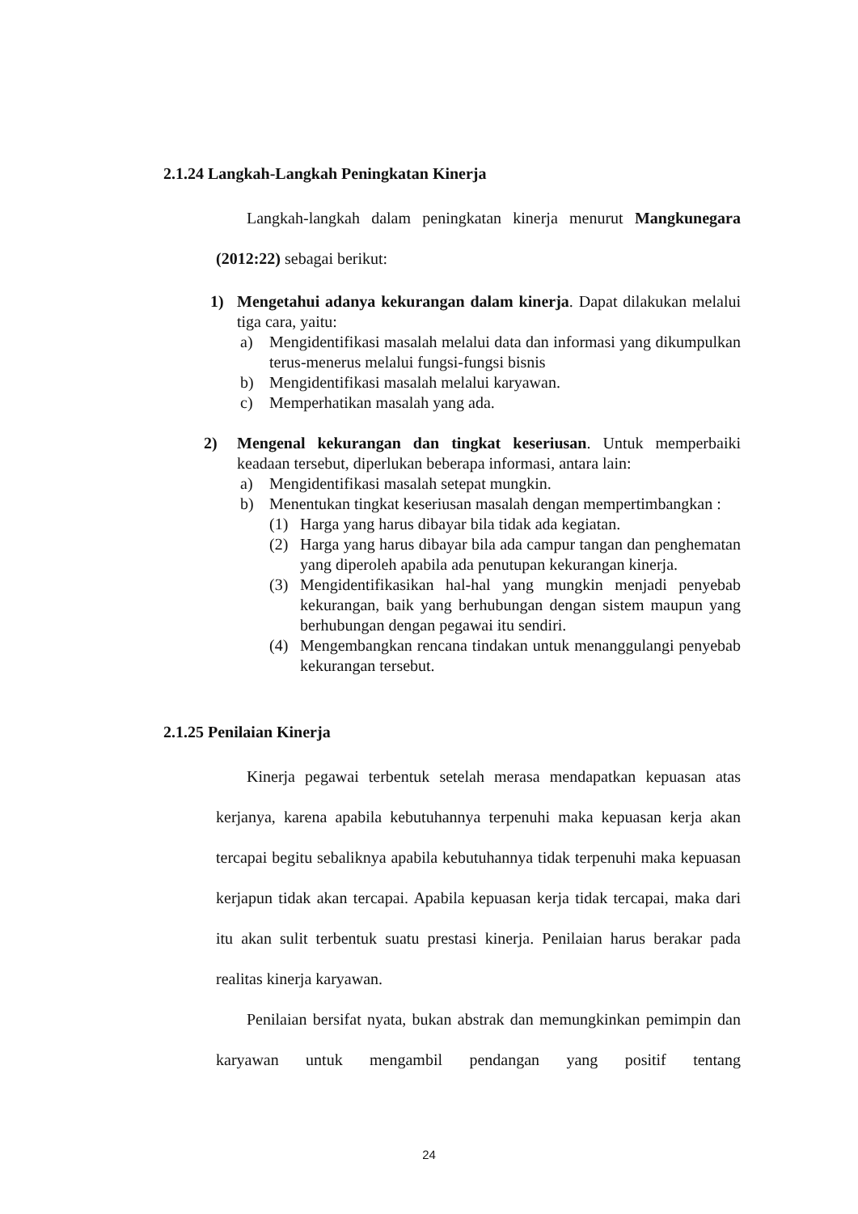2.1.24 Langkah-Langkah Peningkatan Kinerja
Langkah-langkah dalam peningkatan kinerja menurut Mangkunegara (2012:22) sebagai berikut:
1) Mengetahui adanya kekurangan dalam kinerja. Dapat dilakukan melalui tiga cara, yaitu:
a) Mengidentifikasi masalah melalui data dan informasi yang dikumpulkan terus-menerus melalui fungsi-fungsi bisnis
b) Mengidentifikasi masalah melalui karyawan.
c) Memperhatikan masalah yang ada.
2) Mengenal kekurangan dan tingkat keseriusan. Untuk memperbaiki keadaan tersebut, diperlukan beberapa informasi, antara lain:
a) Mengidentifikasi masalah setepat mungkin.
b) Menentukan tingkat keseriusan masalah dengan mempertimbangkan :
(1) Harga yang harus dibayar bila tidak ada kegiatan.
(2) Harga yang harus dibayar bila ada campur tangan dan penghematan yang diperoleh apabila ada penutupan kekurangan kinerja.
(3) Mengidentifikasikan hal-hal yang mungkin menjadi penyebab kekurangan, baik yang berhubungan dengan sistem maupun yang berhubungan dengan pegawai itu sendiri.
(4) Mengembangkan rencana tindakan untuk menanggulangi penyebab kekurangan tersebut.
2.1.25 Penilaian Kinerja
Kinerja pegawai terbentuk setelah merasa mendapatkan kepuasan atas kerjanya, karena apabila kebutuhannya terpenuhi maka kepuasan kerja akan tercapai begitu sebaliknya apabila kebutuhannya tidak terpenuhi maka kepuasan kerjapun tidak akan tercapai. Apabila kepuasan kerja tidak tercapai, maka dari itu akan sulit terbentuk suatu prestasi kinerja. Penilaian harus berakar pada realitas kinerja karyawan.
Penilaian bersifat nyata, bukan abstrak dan memungkinkan pemimpin dan karyawan untuk mengambil pendangan yang positif tentang
24